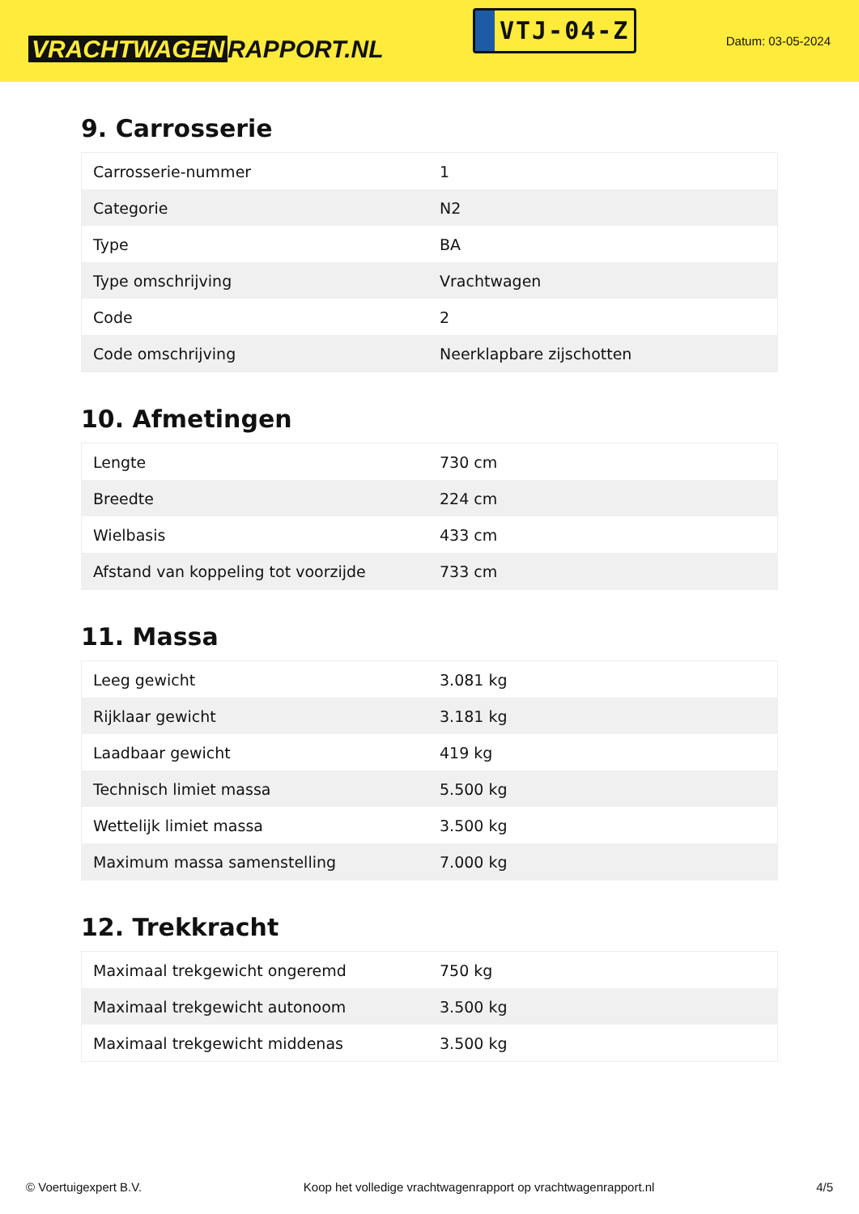VRACHTWAGEN RAPPORT.NL
VTJ-04-Z
Datum: 03-05-2024
9. Carrosserie
| Carrosserie-nummer | 1 |
| Categorie | N2 |
| Type | BA |
| Type omschrijving | Vrachtwagen |
| Code | 2 |
| Code omschrijving | Neerklapbare zijschotten |
10. Afmetingen
| Lengte | 730 cm |
| Breedte | 224 cm |
| Wielbasis | 433 cm |
| Afstand van koppeling tot voorzijde | 733 cm |
11. Massa
| Leeg gewicht | 3.081 kg |
| Rijklaar gewicht | 3.181 kg |
| Laadbaar gewicht | 419 kg |
| Technisch limiet massa | 5.500 kg |
| Wettelijk limiet massa | 3.500 kg |
| Maximum massa samenstelling | 7.000 kg |
12. Trekkracht
| Maximaal trekgewicht ongeremd | 750 kg |
| Maximaal trekgewicht autonoom | 3.500 kg |
| Maximaal trekgewicht middenas | 3.500 kg |
© Voertuigexpert B.V. Koop het volledige vrachtwagenrapport op vrachtwagenrapport.nl 4/5